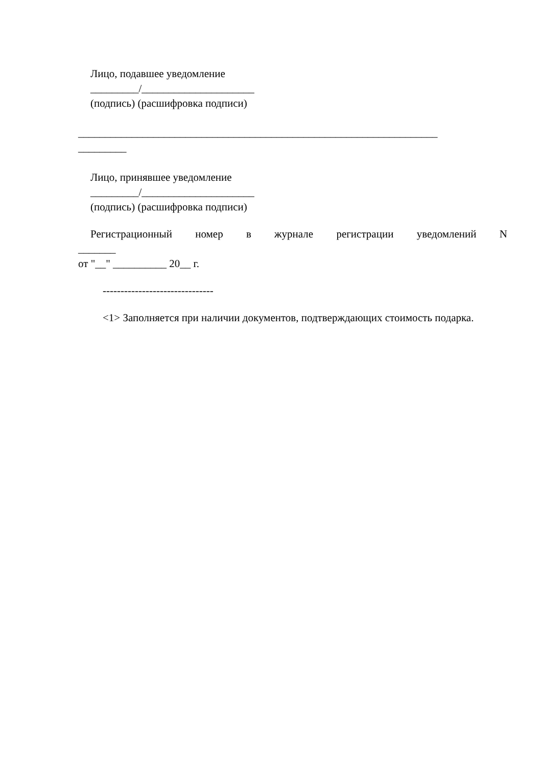Лицо, подавшее уведомление
_________/_____________________
(подпись) (расшифровка подписи)
___________________________________________________________________
_________
Лицо, принявшее уведомление
_________/_____________________
(подпись) (расшифровка подписи)
Регистрационный номер в журнале регистрации уведомлений N
_______
от "__" __________ 20__ г.
-------------------------------
<1> Заполняется при наличии документов, подтверждающих стоимость подарка.